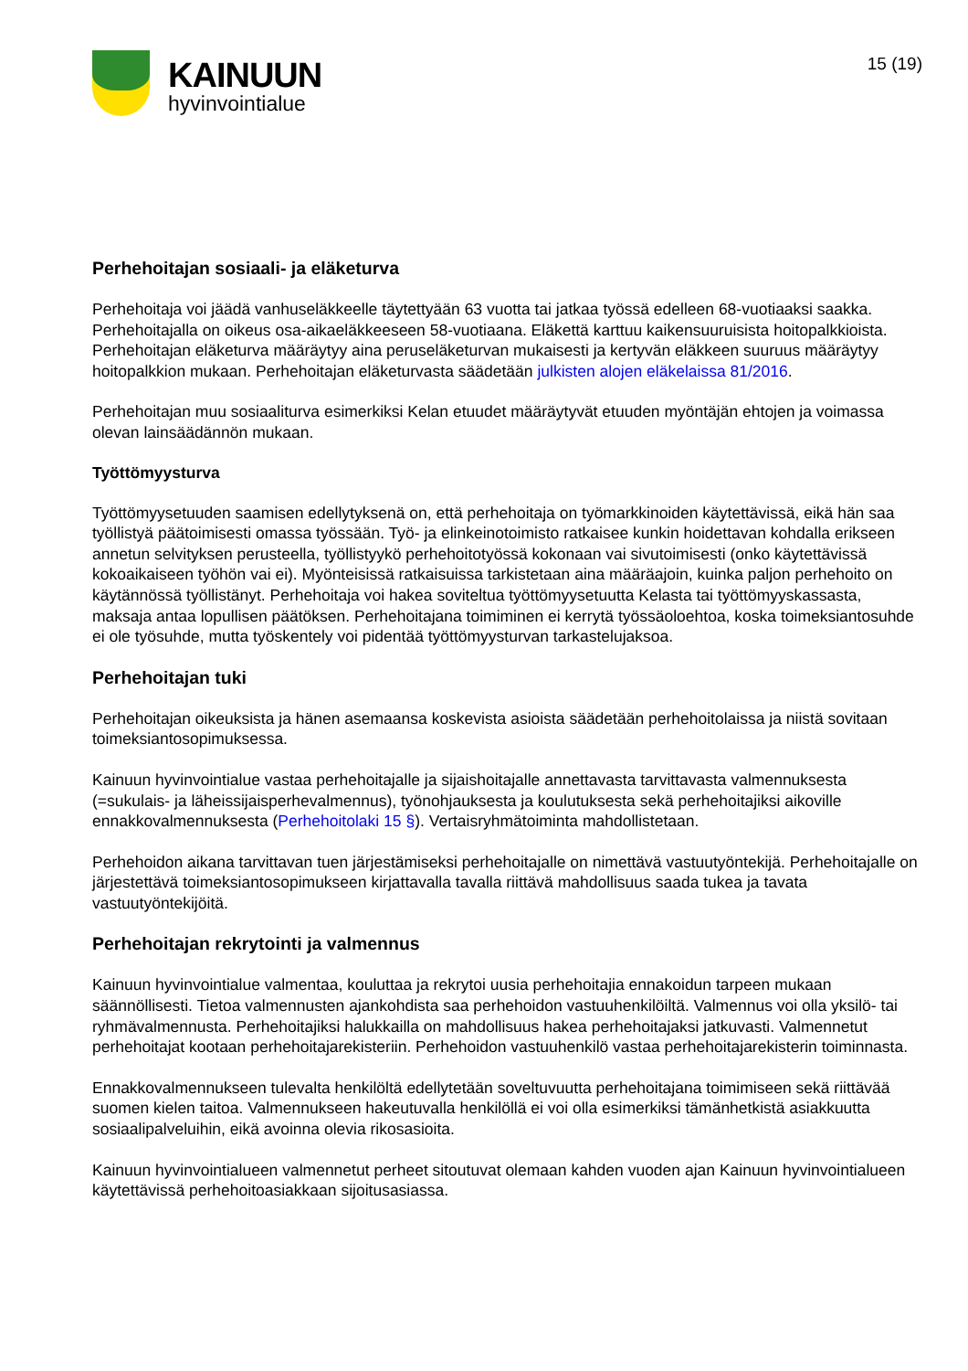KAINUUN
hyvinvointialue
15 (19)
Perhehoitajan sosiaali- ja eläketurva
Perhehoitaja voi jäädä vanhuseläkkeelle täytettyään 63 vuotta tai jatkaa työssä edelleen 68-vuotiaaksi saakka. Perhehoitajalla on oikeus osa-aikaeläkkeeseen 58-vuotiaana. Eläkettä karttuu kaikensuuruisista hoitopalkkioista. Perhehoitajan eläketurva määräytyy aina peruseläketurvan mukaisesti ja kertyvän eläkkeen suuruus määräytyy hoitopalkkion mukaan. Perhehoitajan eläketurvasta säädetään julkisten alojen eläkelaissa 81/2016.
Perhehoitajan muu sosiaaliturva esimerkiksi Kelan etuudet määräytyvät etuuden myöntäjän ehtojen ja voimassa olevan lainsäädännön mukaan.
Työttömyysturva
Työttömyysetuuden saamisen edellytyksenä on, että perhehoitaja on työmarkkinoiden käytettävissä, eikä hän saa työllistyä päätoimisesti omassa työssään. Työ- ja elinkeinotoimisto ratkaisee kunkin hoidettavan kohdalla erikseen annetun selvityksen perusteella, työllistyykö perhehoitotyössä kokonaan vai sivutoimisesti (onko käytettävissä kokoaikaiseen työhön vai ei). Myönteisissä ratkaisuissa tarkistetaan aina määräajoin, kuinka paljon perhehoito on käytännössä työllistänyt. Perhehoitaja voi hakea soviteltua työttömyysetuutta Kelasta tai työttömyyskassasta, maksaja antaa lopullisen päätöksen. Perhehoitajana toimiminen ei kerrytä työssäoloehtoa, koska toimeksiantosuhde ei ole työsuhde, mutta työskentely voi pidentää työttömyysturvan tarkastelujaksoa.
Perhehoitajan tuki
Perhehoitajan oikeuksista ja hänen asemaansa koskevista asioista säädetään perhehoitolaissa ja niistä sovitaan toimeksiantosopimuksessa.
Kainuun hyvinvointialue vastaa perhehoitajalle ja sijaishoitajalle annettavasta tarvittavasta valmennuksesta (=sukulais- ja läheissijaisperhevalmennus), työnohjauksesta ja koulutuksesta sekä perhehoitajiksi aikoville ennakkovalmennuksesta (Perhehoitolaki 15 §). Vertaisryhmätoiminta mahdollistetaan.
Perhehoidon aikana tarvittavan tuen järjestämiseksi perhehoitajalle on nimettävä vastuutyöntekijä. Perhehoitajalle on järjestettävä toimeksiantosopimukseen kirjattavalla tavalla riittävä mahdollisuus saada tukea ja tavata vastuutyöntekijöitä.
Perhehoitajan rekrytointi ja valmennus
Kainuun hyvinvointialue valmentaa, kouluttaa ja rekrytoi uusia perhehoitajia ennakoidun tarpeen mukaan säännöllisesti. Tietoa valmennusten ajankohdista saa perhehoidon vastuuhenkilöiltä. Valmennus voi olla yksilö- tai ryhmävalmennusta. Perhehoitajiksi halukkailla on mahdollisuus hakea perhehoitajaksi jatkuvasti. Valmennetut perhehoitajat kootaan perhehoitajarekisteriin. Perhehoidon vastuuhenkilö vastaa perhehoitajarekisterin toiminnasta.
Ennakkovalmennukseen tulevalta henkilöltä edellytetään soveltuvuutta perhehoitajana toimimiseen sekä riittävää suomen kielen taitoa. Valmennukseen hakeutuvalla henkilöllä ei voi olla esimerkiksi tämänhetkistä asiakkuutta sosiaalipalveluihin, eikä avoinna olevia rikosasioita.
Kainuun hyvinvointialueen valmennetut perheet sitoutuvat olemaan kahden vuoden ajan Kainuun hyvinvointialueen käytettävissä perhehoitoasiakkaan sijoitusasiassa.